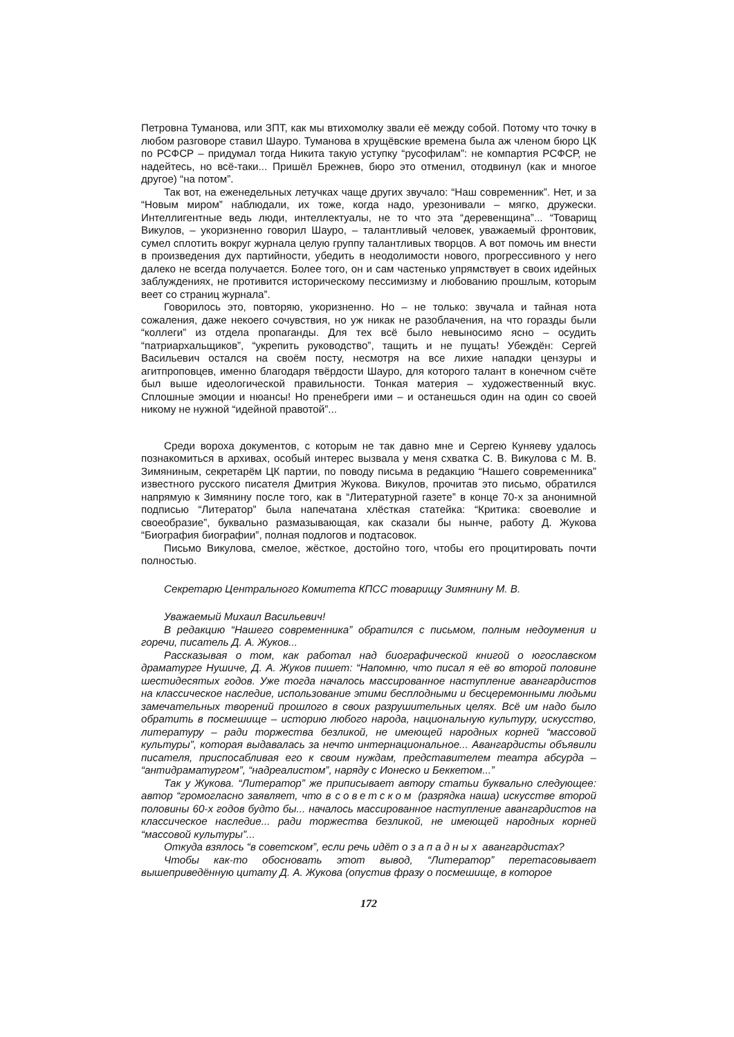Петровна Туманова, или ЗПТ, как мы втихомолку звали её между собой. Потому что точку в любом разговоре ставил Шауро. Туманова в хрущёвские времена была аж членом бюро ЦК по РСФСР – придумал тогда Никита такую уступку “русофилам”: не компартия РСФСР, не надейтесь, но всё-таки... Пришёл Брежнев, бюро это отменил, отодвинул (как и многое другое) “на потом”.
Так вот, на еженедельных летучках чаще других звучало: “Наш современник”. Нет, и за “Новым миром” наблюдали, их тоже, когда надо, урезонивали – мягко, дружески. Интеллигентные ведь люди, интеллектуалы, не то что эта “деревенщина”... “Товарищ Викулов, – укоризненно говорил Шауро, – талантливый человек, уважаемый фронтовик, сумел сплотить вокруг журнала целую группу талантливых творцов. А вот помочь им внести в произведения дух партийности, убедить в неодолимости нового, прогрессивного у него далеко не всегда получается. Более того, он и сам частенько упрямствует в своих идейных заблуждениях, не противится историческому пессимизму и любованию прошлым, которым веет со страниц журнала”.
Говорилось это, повторяю, укоризненно. Но – не только: звучала и тайная нота сожаления, даже некоего сочувствия, но уж никак не разоблачения, на что горазды были “коллеги” из отдела пропаганды. Для тех всё было невыносимо ясно – осудить “патриархальщиков”, “укрепить руководство”, тащить и не пущать! Убеждён: Сергей Васильевич остался на своём посту, несмотря на все лихие нападки цензуры и агитпроповцев, именно благодаря твёрдости Шауро, для которого талант в конечном счёте был выше идеологической правильности. Тонкая материя – художественный вкус. Сплошные эмоции и нюансы! Но пренебреги ими – и останешься один на один со своей никому не нужной “идейной правотой”...
Среди вороха документов, с которым не так давно мне и Сергею Куняеву удалось познакомиться в архивах, особый интерес вызвала у меня схватка С. В. Викулова с М. В. Зимяниным, секретарём ЦК партии, по поводу письма в редакцию “Нашего современника” известного русского писателя Дмитрия Жукова. Викулов, прочитав это письмо, обратился напрямую к Зимянину после того, как в “Литературной газете” в конце 70-х за анонимной подписью “Литератор” была напечатана хлёсткая статейка: “Критика: своеволие и своеобразие”, буквально размазывающая, как сказали бы нынче, работу Д. Жукова “Биография биографии”, полная подлогов и подтасовок.
Письмо Викулова, смелое, жёсткое, достойно того, чтобы его процитировать почти полностью.
Секретарю Центрального Комитета КПСС товарищу Зимянину М. В.
Уважаемый Михаил Васильевич!
В редакцию “Нашего современника” обратился с письмом, полным недоумения и горечи, писатель Д. А. Жуков...
Рассказывая о том, как работал над биографической книгой о югославском драматурге Нушиче, Д. А. Жуков пишет: “Напомню, что писал я её во второй половине шестидесятых годов. Уже тогда началось массированное наступление авангардистов на классическое наследие, использование этими бесплодными и бесцеремонными людьми замечательных творений прошлого в своих разрушительных целях. Всё им надо было обратить в посмешище – историю любого народа, национальную культуру, искусство, литературу – ради торжества безликой, не имеющей народных корней “массовой культуры”, которая выдавалась за нечто интернациональное... Авангардисты объявили писателя, приспосабливая его к своим нуждам, представителем театра абсурда – “антидраматургом”, “надреалистом”, наряду с Ионеско и Беккетом...”
Так у Жукова. “Литератор” же приписывает автору статьи буквально следующее: автор “громогласно заявляет, что в советском (разрядка наша) искусстве второй половины 60-х годов будто бы... началось массированное наступление авангардистов на классическое наследие... ради торжества безликой, не имеющей народных корней “массовой культуры”...
Откуда взялось “в советском”, если речь идёт о западных авангардистах?
Чтобы как-то обосновать этот вывод, “Литератор” перетасовывает вышеприведённую цитату Д. А. Жукова (опустив фразу о посмешище, в которое
172